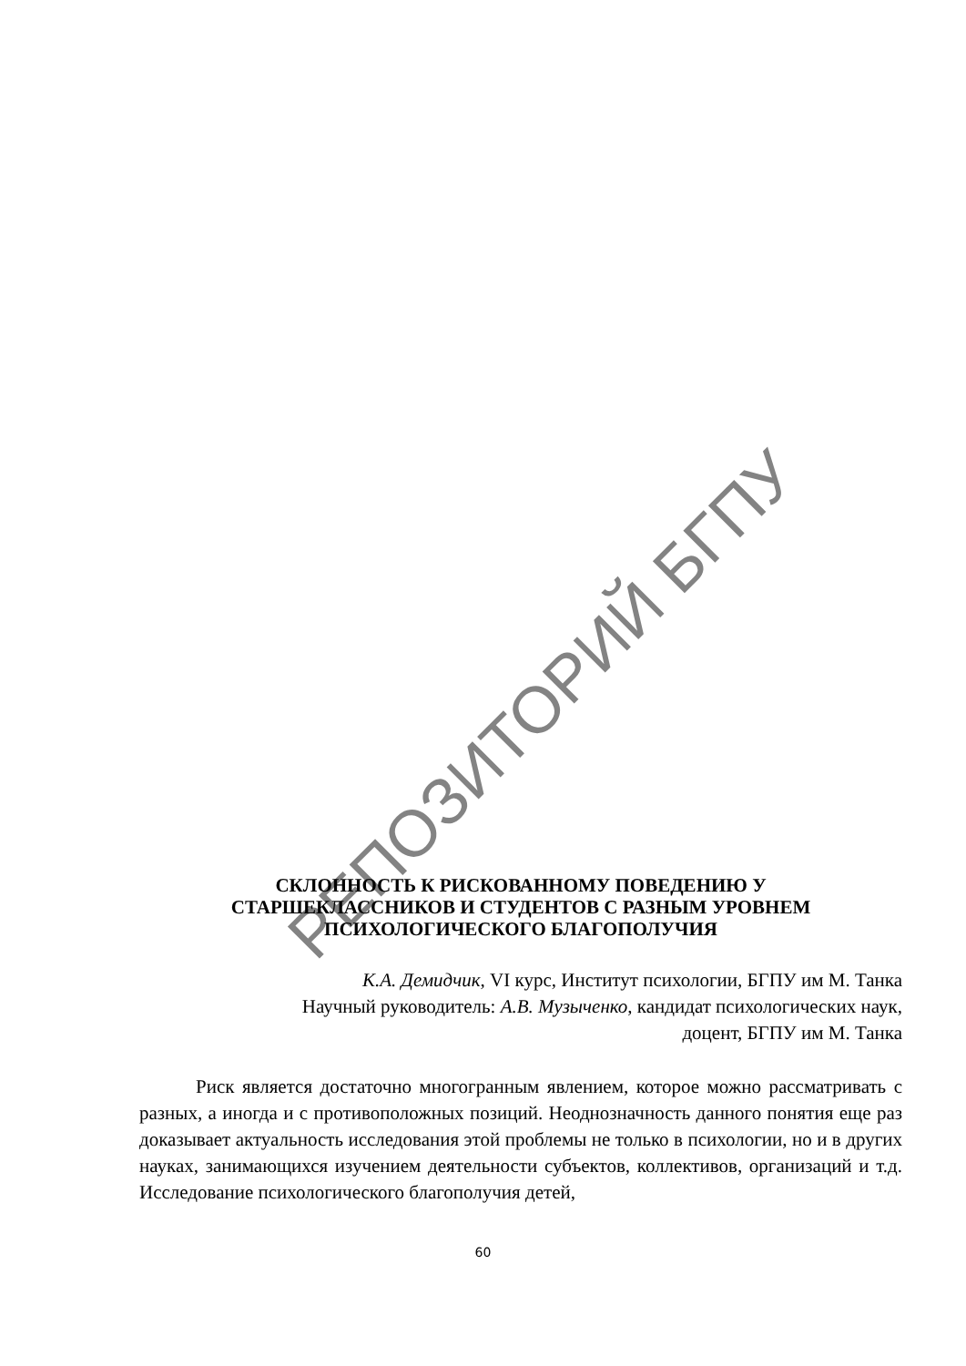РЕПОЗИТОРИЙ БГПУ
СКЛОННОСТЬ К РИСКОВАННОМУ ПОВЕДЕНИЮ У
СТАРШЕКЛАССНИКОВ И СТУДЕНТОВ С РАЗНЫМ УРОВНЕМ
ПСИХОЛОГИЧЕСКОГО БЛАГОПОЛУЧИЯ
К.А. Демидчик, VI курс, Институт психологии, БГПУ им М. Танка
Научный руководитель: А.В. Музыченко, кандидат психологических наук,
доцент, БГПУ им М. Танка
Риск является достаточно многогранным явлением, которое можно рассматривать с разных, а иногда и с противоположных позиций. Неоднозначность данного понятия еще раз доказывает актуальность исследования этой проблемы не только в психологии, но и в других науках, занимающихся изучением деятельности субъектов, коллективов, организаций и т.д. Исследование психологического благополучия детей,
60